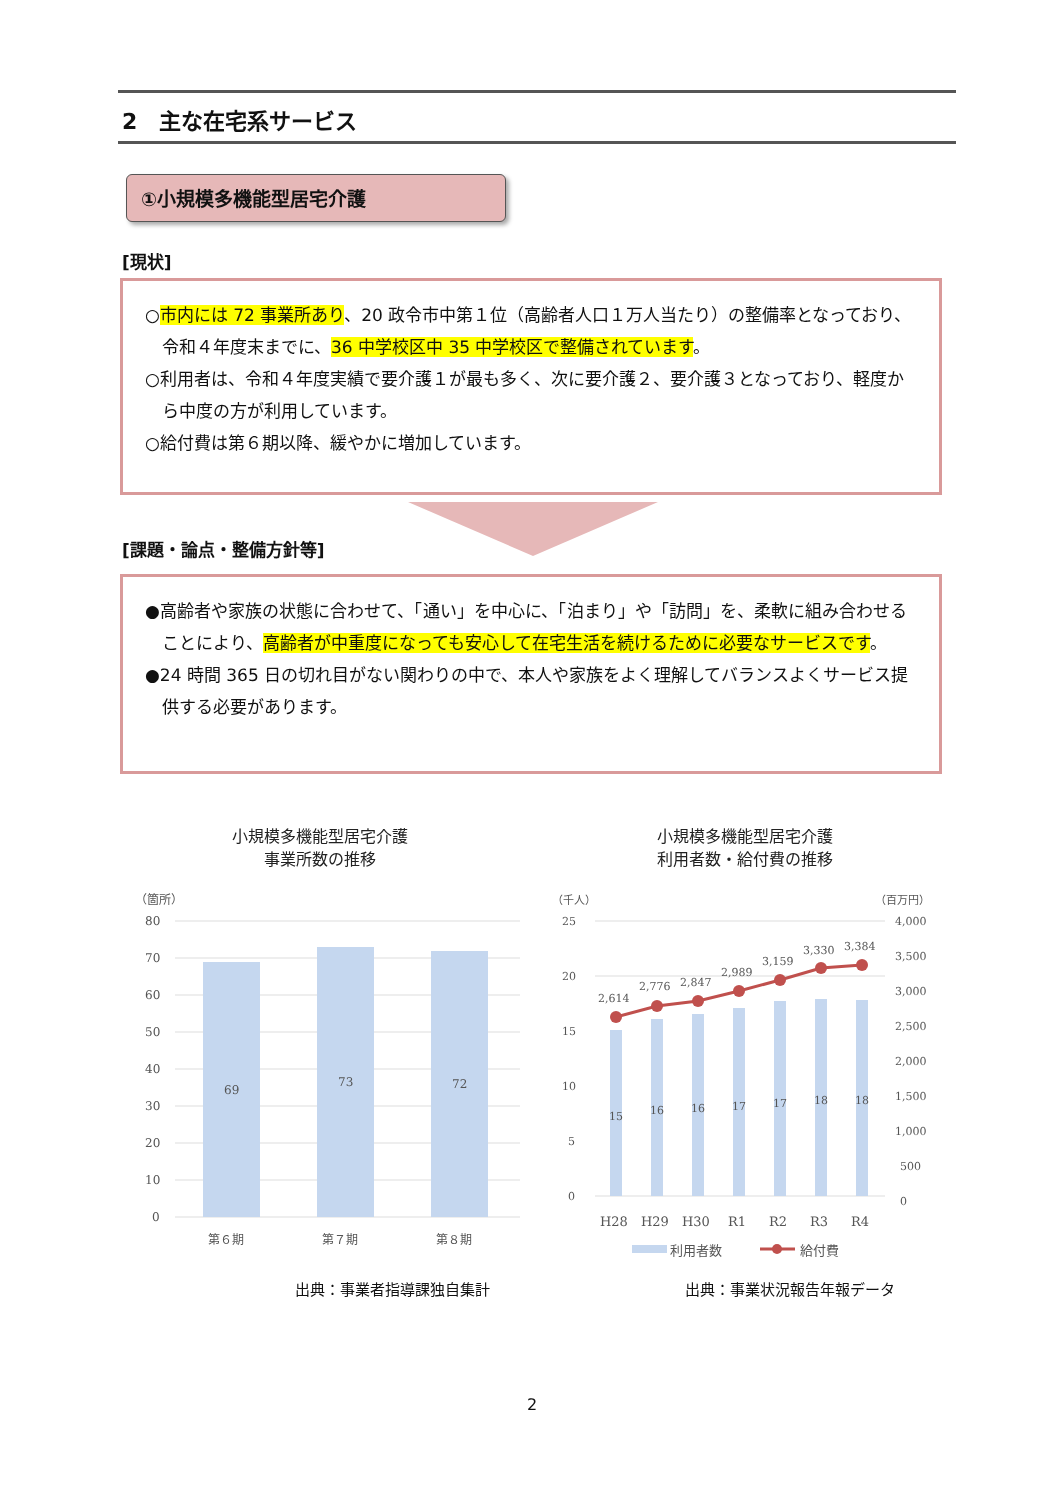2　主な在宅系サービス
①小規模多機能型居宅介護
[現状]
○市内には 72 事業所あり、20 政令市中第１位（高齢者人口１万人当たり）の整備率となっており、令和４年度末までに、36 中学校区中 35 中学校区で整備されています。
○利用者は、令和４年度実績で要介護１が最も多く、次に要介護２、要介護３となっており、軽度から中度の方が利用しています。
○給付費は第６期以降、緩やかに増加しています。
[課題・論点・整備方針等]
●高齢者や家族の状態に合わせて、「通い」を中心に、「泊まり」や「訪問」を、柔軟に組み合わせることにより、高齢者が中重度になっても安心して在宅生活を続けるために必要なサービスです。
●24 時間 365 日の切れ目がない関わりの中で、本人や家族をよく理解してバランスよくサービス提供する必要があります。
小規模多機能型居宅介護
事業所数の推移
（箇所）
80
70
60
50
40
30
20
10
0
69
73
72
第６期
第７期
第８期
小規模多機能型居宅介護
利用者数・給付費の推移
（千人）
（百万円）
25
20
15
10
5
0
4,000
3,500
3,000
2,500
2,000
1,500
1,000
500
0
15
16
16
17
17
18
18
2,614
2,776
2,847
2,989
3,159
3,330
3,384
H28
H29
H30
R1
R2
R3
R4
利用者数
給付費
出典：事業者指導課独自集計 出典：事業状況報告年報データ
2